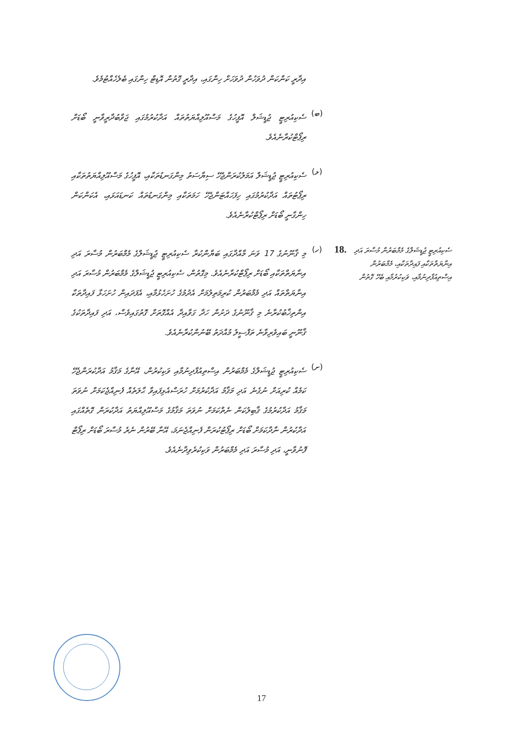އިދާރީ ކަންކަން ދުވަހުން ދުވަހަށް ހިންގައި، އިދާރީ ގޮތުން އޮޑިޓް ހިންގައި ބެލެހެއްޓުމެވެ.
(ބ)
ސެކިއުރިޓީ ޖުޑީޝަލް އޮފީހުގެ މަސްއޫލިއްޔަތުތައް އަދާކުރުމުގައި ޖަވާބުދާރީވާނީ ބޯޑަށް ރިޕޯޓްކުރާނެއެވެ.
(ޅ)
ސެކިއުރިޓީ ޖުޑީޝަލް އަމަލުކުރަންޖެހޭ ސިޔާސަތު މިންގަނޑުތަކާއި، އޮފީހުގެ މަސްއޫލިއްޔަތުތަކާއި ރިޕޯޓުތައް އަދާކުރުމުގައި ހިފަހައްޓަންޖެހޭ ހަމަތަކާއި މިންގަނޑުތައް ކަނޑައަޅައި، އެކަންކަން ހިންގާނީ ބޯޑަށް ރިޕޯޓްކުރާނެއެވެ.
ސެކިއުރިޓީ ޖުޑީޝަލްގެ މެމްބަރުން މުސާރަ އަދި އިނާޔަތްތަކާއި ފައިދާތަކާއި، މެމްބަރުން އިސްތިއުފާދިނުމާއި، ވަކިކުރުމާއި ބެހޭ ގޮތުން
18.
(ހ)
މި ޤާނޫނުގެ 17 ވަނަ މާއްދާގައި ބަޔާންކުރާ ސެކިއުރިޓީ ޖުޑީޝަލްގެ މެމްބަރުން މުސާރަ އަދި އިނާޔަތްތަކާއި ބޯޑަށް ރިޕޯޓްކުރާނެއެވެ. މިގޮތުން، ސެކިއުރިޓީ ޖުޑީޝަލްގެ މެމްބަރުން މުސާރަ އަދި އިނާޔަތްތައް އަދި މެމްބަރުން ކުރިމަތިލުމަށް އެދުމުގެ ހުށަހެޅުމާއި، އެފަދައިން ހުށަހަޅާ ފައިދާތަކާ އިންތިޚާބުކުރާނެ މި ޤާނޫނުގެ ދަށުން ހަދާ ގަވާއިދާ އެއްގޮތަށް ގޮތުގައިވެސް، އަދި ފައިދާތަކުގެ ޤާނޫނީ ބައިވެރިވާނެ ތަފްސީލު މުއްދަތު ބޭނުންކުރާނެއެވެ.
(ށ)
ސެކިއުރިޓީ ޖުޑީޝަލްގެ މެމްބަރުން އިސްތިއުފާދިނުމާއި ވަކިކުރުން، އޭނާގެ މަޤާމު އަދާކުރަންޖެހޭ ކަމެއް ކުރިއަށް ނުގެނެ އަދި މަޤާމު އަދާކުރުމަށް ހުރަސްއެޅިފައިވާ ޙާލަތެއް ފެނިއްޖެކަމަށް ނުވަތަ މަޤާމު އަދާކުރުމުގެ ޤާބިލުކަން ނެތްކަމަށް ނުވަތަ މަޤާމުގެ މަސްއޫލިއްޔަތު އަދާކުރަން ގޮތެއްގައި އަދާކުރުން ނާދާކަމަށް ބޯޑަށް ރިޕޯޓުކުރަން ފެނިއްޖެނަމަ، އޭނާ ބޭރުން ނެރެ މުސާރަ ބޯޑަށް ރިޕޯޓް ފޮނުވާނީ، އަދި މުސާރަ އަދި މެމްބަރުން ވަކިކުރެވިދާނެއެވެ.
17